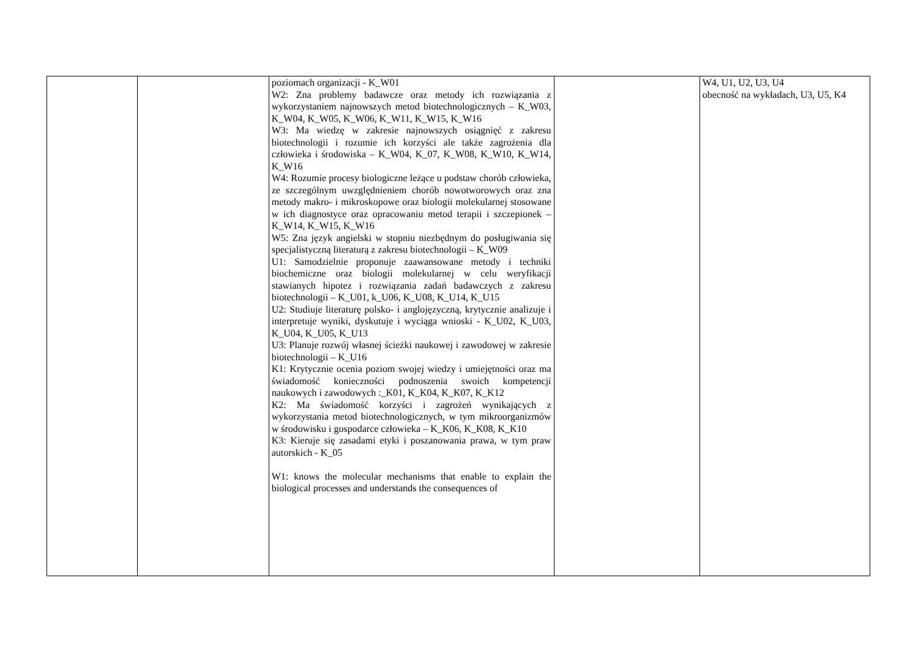| | | poziomach organizacji - K_W01 W2: Zna problemy badawcze oraz metody ich rozwiązania z wykorzystaniem najnowszych metod biotechnologicznych – K_W03, K_W04, K_W05, K_W06, K_W11, K_W15, K_W16 W3: Ma wiedzę w zakresie najnowszych osiągnięć z zakresu biotechnologii i rozumie ich korzyści ale także zagrożenia dla człowieka i środowiska – K_W04, K_07, K_W08, K_W10, K_W14, K_W16 W4: Rozumie procesy biologiczne leżące u podstaw chorób człowieka, ze szczególnym uwzględnieniem chorób nowotworowych oraz zna metody makro- i mikroskopowe oraz biologii molekularnej stosowane w ich diagnostyce oraz opracowaniu metod terapii i szczepionek – K_W14, K_W15, K_W16 W5: Zna język angielski w stopniu niezbędnym do posługiwania się specjalistyczną literaturą z zakresu biotechnologii – K_W09 U1: Samodzielnie proponuje zaawansowane metody i techniki biochemiczne oraz biologii molekularnej w celu weryfikacji stawianych hipotez i rozwiązania zadań badawczych z zakresu biotechnologii – K_U01, k_U06, K_U08, K_U14, K_U15 U2: Studiuje literaturę polsko- i anglojęzyczną, krytycznie analizuje i interpretuje wyniki, dyskutuje i wyciąga wnioski - K_U02, K_U03, K_U04, K_U05, K_U13 U3: Planuje rozwój własnej ścieżki naukowej i zawodowej w zakresie biotechnologii – K_U16 K1: Krytycznie ocenia poziom swojej wiedzy i umiejętności oraz ma świadomość konieczności podnoszenia swoich kompetencji naukowych i zawodowych :_K01, K_K04, K_K07, K_K12 K2: Ma świadomość korzyści i zagrożeń wynikających z wykorzystania metod biotechnologicznych, w tym mikroorganizmów w środowisku i gospodarce człowieka – K_K06, K_K08, K_K10 K3: Kieruje się zasadami etyki i poszanowania prawa, w tym praw autorskich - K_05 W1: knows the molecular mechanisms that enable to explain the biological processes and understands the consequences of | | W4, U1, U2, U3, U4 obecność na wykładach, U3, U5, K4 |